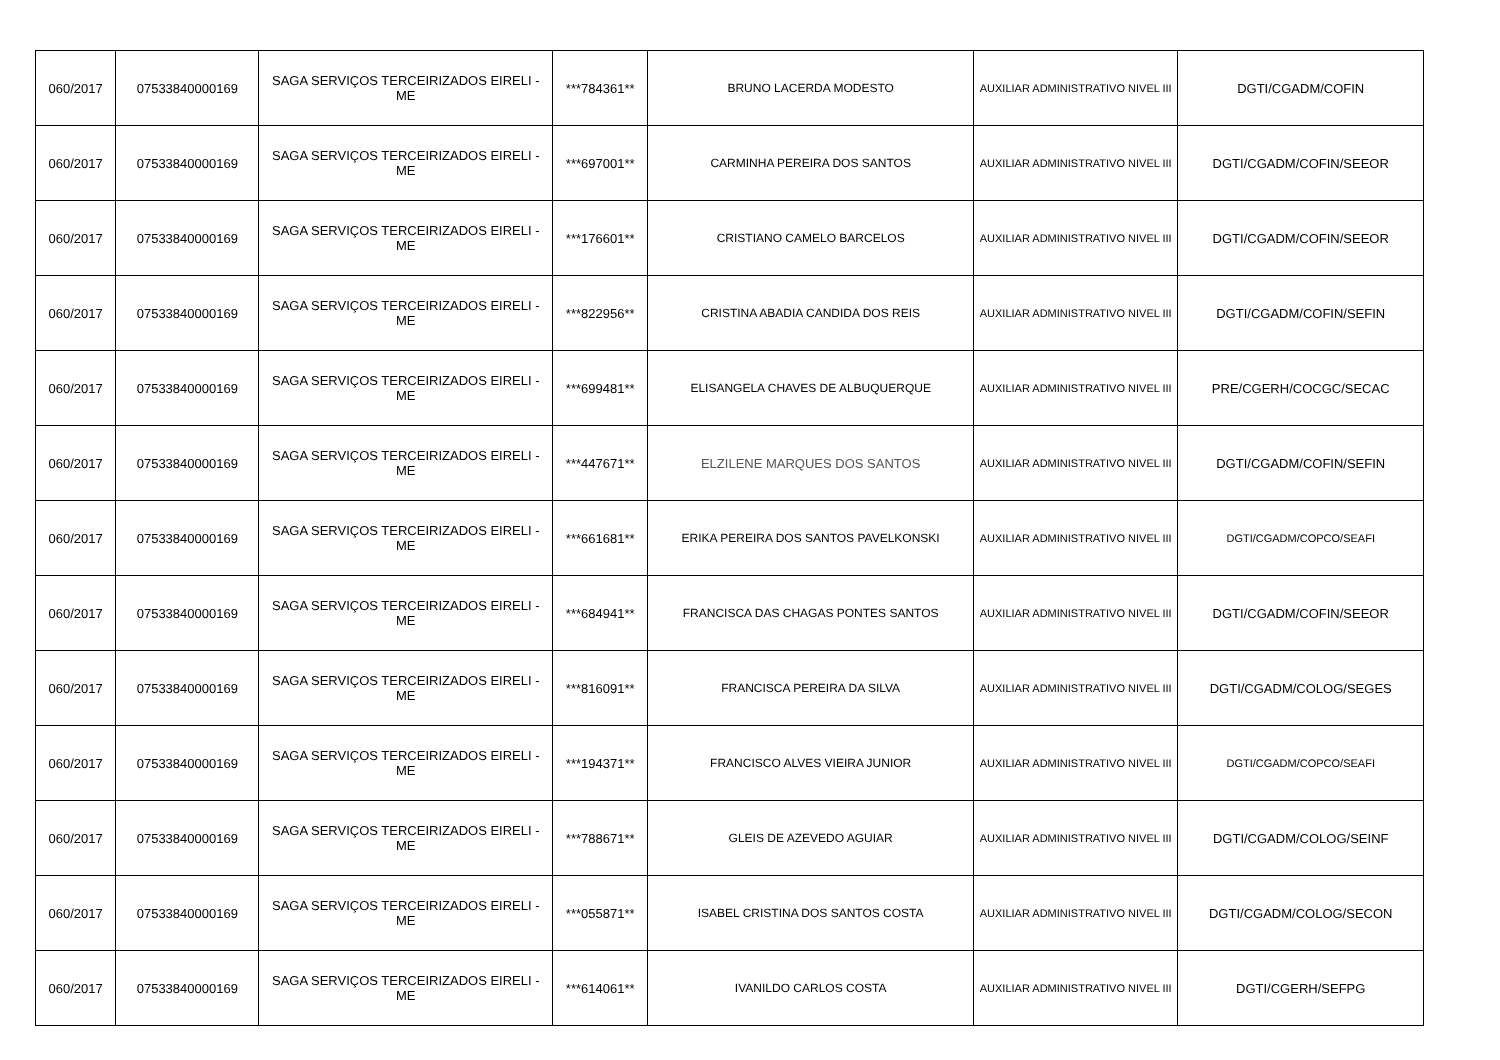| 060/2017 | 07533840000169 | SAGA SERVIÇOS TERCEIRIZADOS EIRELI - ME | ***784361** | BRUNO LACERDA MODESTO | AUXILIAR ADMINISTRATIVO NIVEL III | DGTI/CGADM/COFIN |
| 060/2017 | 07533840000169 | SAGA SERVIÇOS TERCEIRIZADOS EIRELI - ME | ***697001** | CARMINHA PEREIRA DOS SANTOS | AUXILIAR ADMINISTRATIVO NIVEL III | DGTI/CGADM/COFIN/SEEOR |
| 060/2017 | 07533840000169 | SAGA SERVIÇOS TERCEIRIZADOS EIRELI - ME | ***176601** | CRISTIANO CAMELO BARCELOS | AUXILIAR ADMINISTRATIVO NIVEL III | DGTI/CGADM/COFIN/SEEOR |
| 060/2017 | 07533840000169 | SAGA SERVIÇOS TERCEIRIZADOS EIRELI - ME | ***822956** | CRISTINA ABADIA CANDIDA DOS REIS | AUXILIAR ADMINISTRATIVO NIVEL III | DGTI/CGADM/COFIN/SEFIN |
| 060/2017 | 07533840000169 | SAGA SERVIÇOS TERCEIRIZADOS EIRELI - ME | ***699481** | ELISANGELA CHAVES DE ALBUQUERQUE | AUXILIAR ADMINISTRATIVO NIVEL III | PRE/CGERH/COCGC/SECAC |
| 060/2017 | 07533840000169 | SAGA SERVIÇOS TERCEIRIZADOS EIRELI - ME | ***447671** | ELZILENE MARQUES DOS SANTOS | AUXILIAR ADMINISTRATIVO NIVEL III | DGTI/CGADM/COFIN/SEFIN |
| 060/2017 | 07533840000169 | SAGA SERVIÇOS TERCEIRIZADOS EIRELI - ME | ***661681** | ERIKA PEREIRA DOS SANTOS PAVELKONSKI | AUXILIAR ADMINISTRATIVO NIVEL III | DGTI/CGADM/COPCO/SEAFI |
| 060/2017 | 07533840000169 | SAGA SERVIÇOS TERCEIRIZADOS EIRELI - ME | ***684941** | FRANCISCA DAS CHAGAS PONTES SANTOS | AUXILIAR ADMINISTRATIVO NIVEL III | DGTI/CGADM/COFIN/SEEOR |
| 060/2017 | 07533840000169 | SAGA SERVIÇOS TERCEIRIZADOS EIRELI - ME | ***816091** | FRANCISCA PEREIRA DA SILVA | AUXILIAR ADMINISTRATIVO NIVEL III | DGTI/CGADM/COLOG/SEGES |
| 060/2017 | 07533840000169 | SAGA SERVIÇOS TERCEIRIZADOS EIRELI - ME | ***194371** | FRANCISCO ALVES VIEIRA JUNIOR | AUXILIAR ADMINISTRATIVO NIVEL III | DGTI/CGADM/COPCO/SEAFI |
| 060/2017 | 07533840000169 | SAGA SERVIÇOS TERCEIRIZADOS EIRELI - ME | ***788671** | GLEIS DE AZEVEDO AGUIAR | AUXILIAR ADMINISTRATIVO NIVEL III | DGTI/CGADM/COLOG/SEINF |
| 060/2017 | 07533840000169 | SAGA SERVIÇOS TERCEIRIZADOS EIRELI - ME | ***055871** | ISABEL CRISTINA DOS SANTOS COSTA | AUXILIAR ADMINISTRATIVO NIVEL III | DGTI/CGADM/COLOG/SECON |
| 060/2017 | 07533840000169 | SAGA SERVIÇOS TERCEIRIZADOS EIRELI - ME | ***614061** | IVANILDO CARLOS COSTA | AUXILIAR ADMINISTRATIVO NIVEL III | DGTI/CGERH/SEFPG |